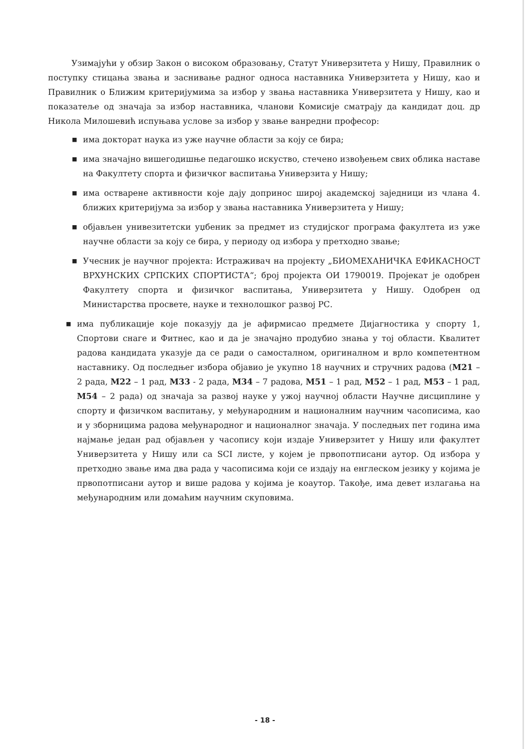Узимајући у обзир Закон о високом образовању, Статут Универзитета у Нишу, Правилник о поступку стицања звања и заснивање радног односа наставника Универзитета у Нишу, као и Правилник о Ближим критеријумима за избор у звања наставника Универзитета у Нишу, као и показатеље од значаја за избор наставника, чланови Комисије сматрају да кандидат доц. др Никола Милошевић испуњава услове за избор у звање ванредни професор:
■ има докторат наука из уже научне области за коју се бира;
■ има значајно вишегодишње педагошко искуство, стечено извођењем свих облика наставе на Факултету спорта и физичког васпитања Универзита у Нишу;
■ има остварене активности које дају допринос широј академској заједници из члана 4. ближих критеријума за избор у звања наставника Универзитета у Нишу;
■ објављен унивезитетски уџбеник за предмет из студијског програма факултета из уже научне области за коју се бира, у периоду од избора у претходно звање;
■ Учесник је научног пројекта: Истраживач на пројекту „БИОМЕХАНИЧКА ЕФИКАСНОСТ ВРХУНСКИХ СРПСКИХ СПОРТИСТА“; број пројекта ОИ 1790019. Пројекат је одобрен Факултету спорта и физичког васпитања, Универзитета у Нишу. Одобрен од Министарства просвете, науке и технолошког развој РС.
■ има публикације које показују да је афирмисао предмете Дијагностика у спорту 1, Спортови снаге и Фитнес, као и да је значајно продубио знања у тој области. Квалитет радова кандидата указује да се ради о самосталном, оригиналном и врло компетентном наставнику. Од последњег избора објавио је укупно 18 научних и стручних радова (М21 – 2 рада, М22 – 1 рад, М33 - 2 рада, М34 – 7 радова, М51 – 1 рад, М52 – 1 рад, М53 – 1 рад, М54 – 2 рада) од значаја за развој науке у ужој научној области Научне дисциплине у спорту и физичком васпитању, у међународним и националним научним часописима, као и у зборницима радова међународног и националног значаја. У последњих пет година има најмање један рад објављен у часопису који издаје Универзитет у Нишу или факултет Универзитета у Нишу или са SCI листе, у којем је првопотписани аутор. Од избора у претходно звање има два рада у часописима који се издају на енглеском језику у којима је првопотписани аутор и више радова у којима је коаутор. Такође, има девет излагања на међународним или домаћим научним скуповима.
- 18 -